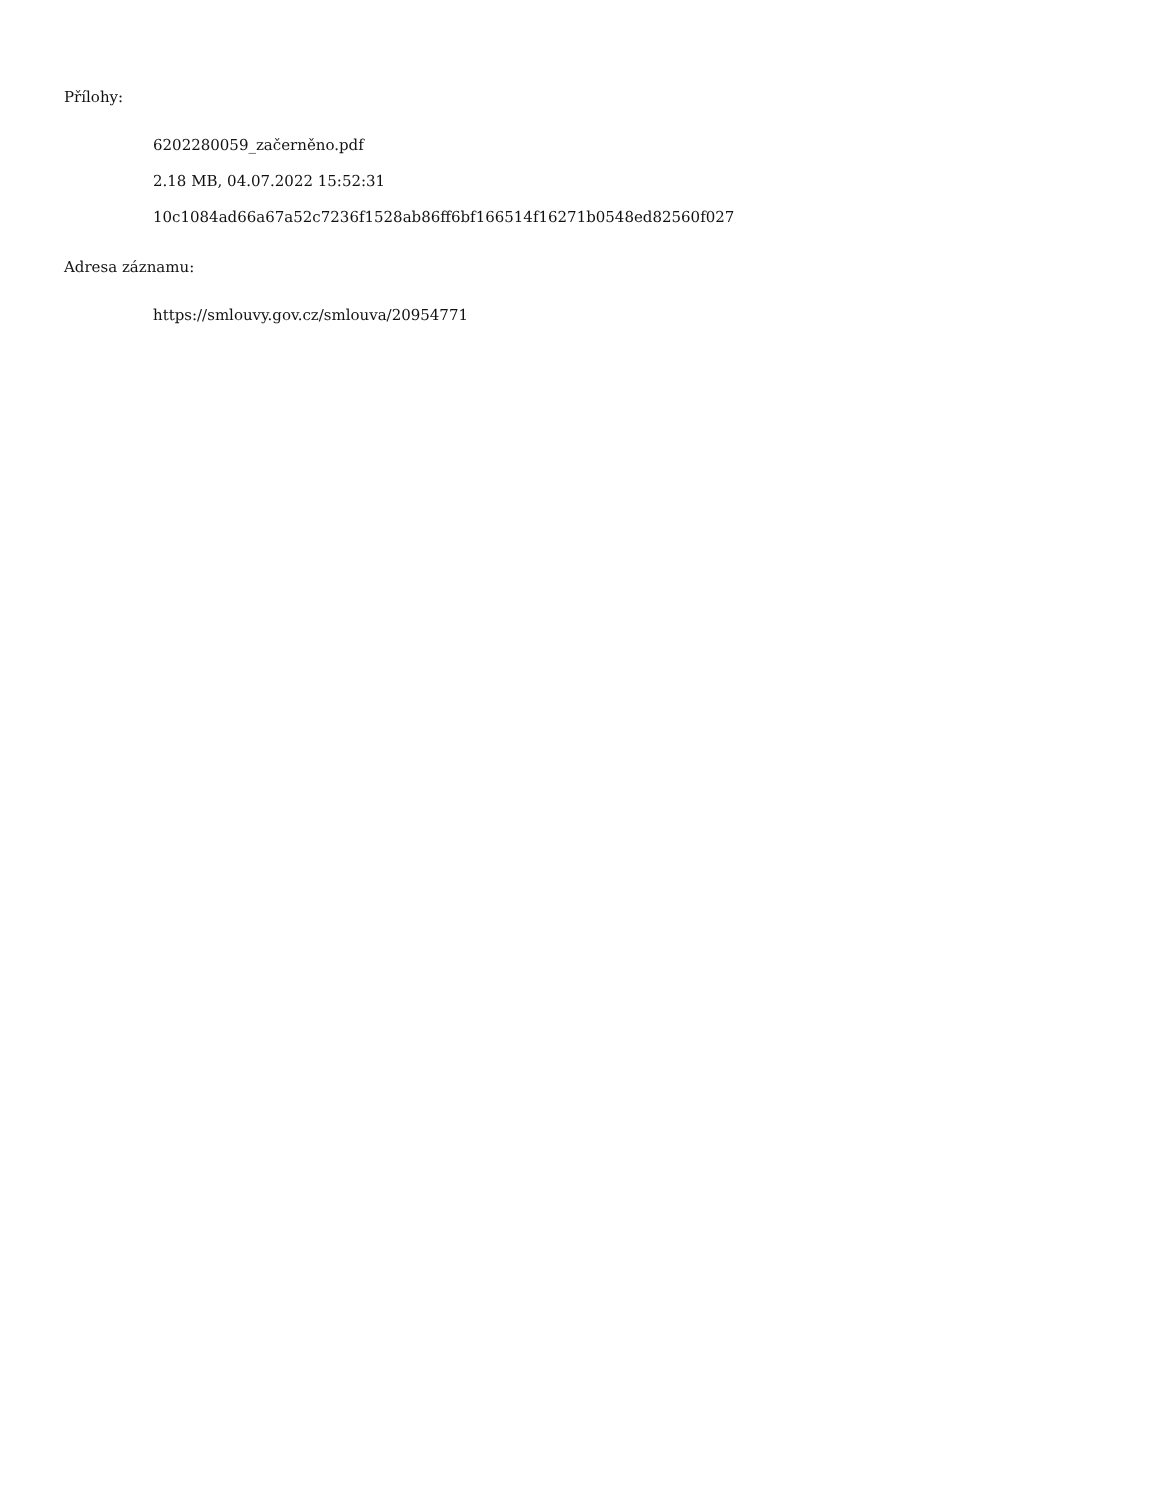Přílohy:
6202280059_začerněno.pdf
2.18 MB, 04.07.2022 15:52:31
10c1084ad66a67a52c7236f1528ab86ff6bf166514f16271b0548ed82560f027
Adresa záznamu:
https://smlouvy.gov.cz/smlouva/20954771